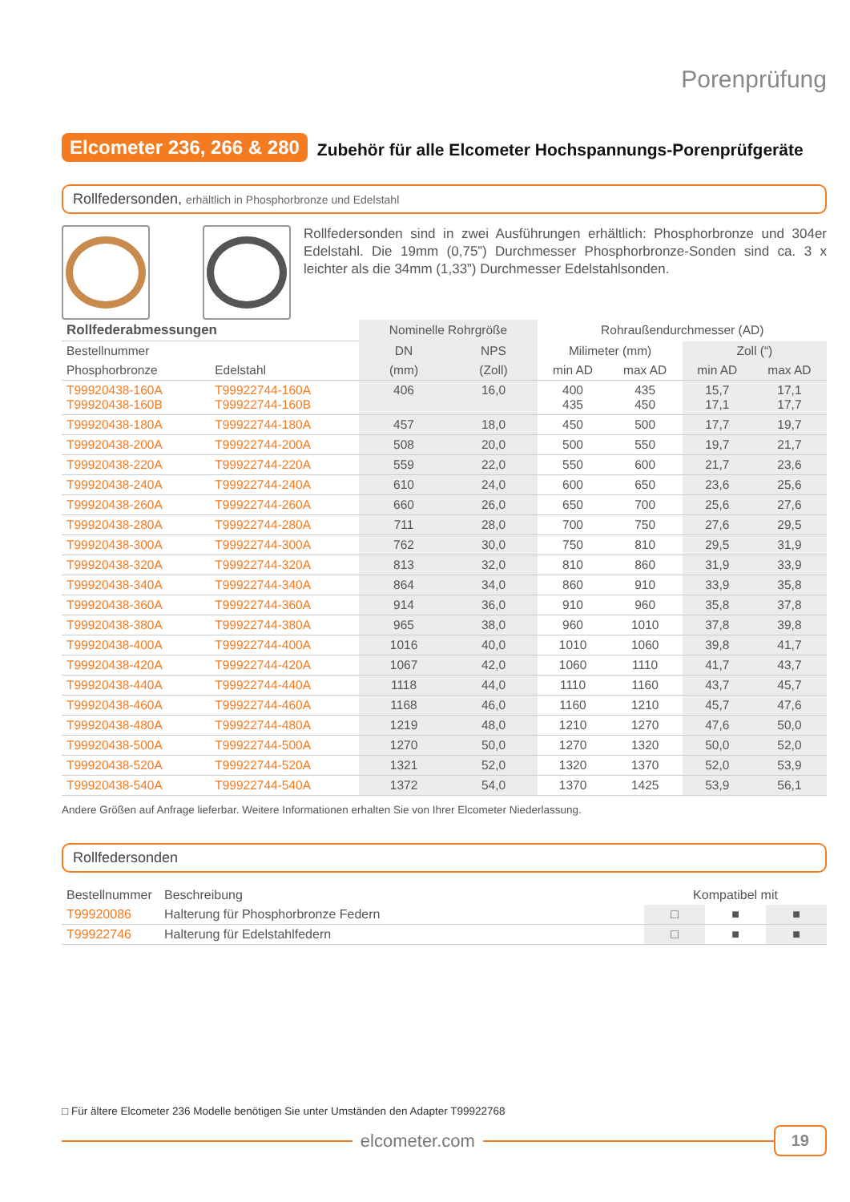Porenprüfung
Elcometer 236, 266 & 280
Zubehör für alle Elcometer Hochspannungs-Porenprüfgeräte
Rollfedersonden, erhältlich in Phosphorbronze und Edelstahl
Rollfedersonden sind in zwei Ausführungen erhältlich: Phosphorbronze und 304er Edelstahl. Die 19mm (0,75”) Durchmesser Phosphorbronze-Sonden sind ca. 3 x leichter als die 34mm (1,33”) Durchmesser Edelstahlsonden.
| Rollfederabmessungen | | Nominelle Rohrgröße | | Rohraußendurchmesser (AD) | | | |
| Bestellnummer | | DN | NPS | Milimeter (mm) | | Zoll (“) | |
| Phosphorbronze | Edelstahl | (mm) | (Zoll) | min AD | max AD | min AD | max AD |
| T99920438-160A T99920438-160B | T99922744-160A T99922744-160B | 406 | 16,0 | 400 435 | 435 450 | 15,7 17,1 | 17,1 17,7 |
| T99920438-180A | T99922744-180A | 457 | 18,0 | 450 | 500 | 17,7 | 19,7 |
| T99920438-200A | T99922744-200A | 508 | 20,0 | 500 | 550 | 19,7 | 21,7 |
| T99920438-220A | T99922744-220A | 559 | 22,0 | 550 | 600 | 21,7 | 23,6 |
| T99920438-240A | T99922744-240A | 610 | 24,0 | 600 | 650 | 23,6 | 25,6 |
| T99920438-260A | T99922744-260A | 660 | 26,0 | 650 | 700 | 25,6 | 27,6 |
| T99920438-280A | T99922744-280A | 711 | 28,0 | 700 | 750 | 27,6 | 29,5 |
| T99920438-300A | T99922744-300A | 762 | 30,0 | 750 | 810 | 29,5 | 31,9 |
| T99920438-320A | T99922744-320A | 813 | 32,0 | 810 | 860 | 31,9 | 33,9 |
| T99920438-340A | T99922744-340A | 864 | 34,0 | 860 | 910 | 33,9 | 35,8 |
| T99920438-360A | T99922744-360A | 914 | 36,0 | 910 | 960 | 35,8 | 37,8 |
| T99920438-380A | T99922744-380A | 965 | 38,0 | 960 | 1010 | 37,8 | 39,8 |
| T99920438-400A | T99922744-400A | 1016 | 40,0 | 1010 | 1060 | 39,8 | 41,7 |
| T99920438-420A | T99922744-420A | 1067 | 42,0 | 1060 | 1110 | 41,7 | 43,7 |
| T99920438-440A | T99922744-440A | 1118 | 44,0 | 1110 | 1160 | 43,7 | 45,7 |
| T99920438-460A | T99922744-460A | 1168 | 46,0 | 1160 | 1210 | 45,7 | 47,6 |
| T99920438-480A | T99922744-480A | 1219 | 48,0 | 1210 | 1270 | 47,6 | 50,0 |
| T99920438-500A | T99922744-500A | 1270 | 50,0 | 1270 | 1320 | 50,0 | 52,0 |
| T99920438-520A | T99922744-520A | 1321 | 52,0 | 1320 | 1370 | 52,0 | 53,9 |
| T99920438-540A | T99922744-540A | 1372 | 54,0 | 1370 | 1425 | 53,9 | 56,1 |
Andere Größen auf Anfrage lieferbar. Weitere Informationen erhalten Sie von Ihrer Elcometer Niederlassung.
Rollfedersonden
| Bestellnummer | Beschreibung | Kompatibel mit | | |
| T99920086 | Halterung für Phosphorbronze Federn | □ | ■ | ■ |
| T99922746 | Halterung für Edelstahlfedern | □ | ■ | ■ |
□ Für ältere Elcometer 236 Modelle benötigen Sie unter Umständen den Adapter T99922768
elcometer.com
19